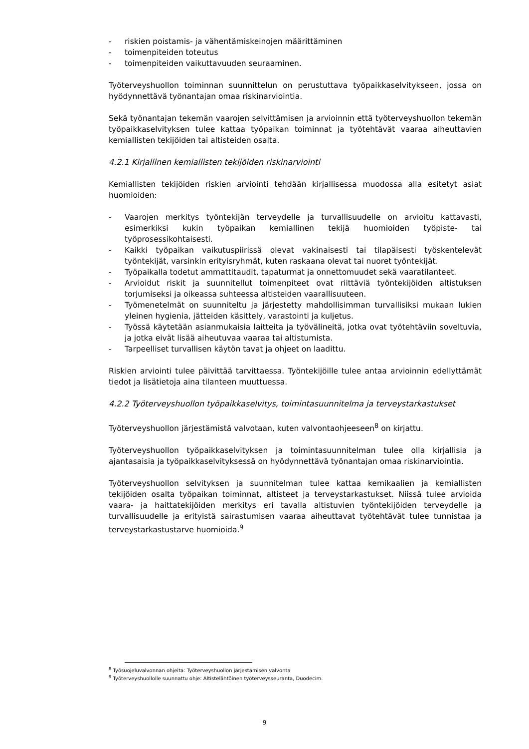- riskien poistamis- ja vähentämiskeinojen määrittäminen
- toimenpiteiden toteutus
- toimenpiteiden vaikuttavuuden seuraaminen.
Työterveyshuollon toiminnan suunnittelun on perustuttava työpaikkaselvitykseen, jossa on hyödynnettävä työnantajan omaa riskinarviointia.
Sekä työnantajan tekemän vaarojen selvittämisen ja arvioinnin että työterveyshuollon tekemän työpaikkaselvityksen tulee kattaa työpaikan toiminnat ja työtehtävät vaaraa aiheuttavien kemiallisten tekijöiden tai altisteiden osalta.
4.2.1 Kirjallinen kemiallisten tekijöiden riskinarviointi
Kemiallisten tekijöiden riskien arviointi tehdään kirjallisessa muodossa alla esitetyt asiat huomioiden:
- Vaarojen merkitys työntekijän terveydelle ja turvallisuudelle on arvioitu kattavasti, esimerkiksi kukin työpaikan kemiallinen tekijä huomioiden työpiste- tai työprosessikohtaisesti.
- Kaikki työpaikan vaikutuspiirissä olevat vakinaisesti tai tilapäisesti työskentelevät työntekijät, varsinkin erityisryhmät, kuten raskaana olevat tai nuoret työntekijät.
- Työpaikalla todetut ammattitaudit, tapaturmat ja onnettomuudet sekä vaaratilanteet.
- Arvioidut riskit ja suunnitellut toimenpiteet ovat riittäviä työntekijöiden altistuksen torjumiseksi ja oikeassa suhteessa altisteiden vaarallisuuteen.
- Työmenetelmät on suunniteltu ja järjestetty mahdollisimman turvallisiksi mukaan lukien yleinen hygienia, jätteiden käsittely, varastointi ja kuljetus.
- Työssä käytetään asianmukaisia laitteita ja työvälineitä, jotka ovat työtehtäviin soveltuvia, ja jotka eivät lisää aiheutuvaa vaaraa tai altistumista.
- Tarpeelliset turvallisen käytön tavat ja ohjeet on laadittu.
Riskien arviointi tulee päivittää tarvittaessa. Työntekijöille tulee antaa arvioinnin edellyttämät tiedot ja lisätietoja aina tilanteen muuttuessa.
4.2.2 Työterveyshuollon työpaikkaselvitys, toimintasuunnitelma ja terveystarkastukset
Työterveyshuollon järjestämistä valvotaan, kuten valvontaohjeeseen<sup>8</sup> on kirjattu.
Työterveyshuollon työpaikkaselvityksen ja toimintasuunnitelman tulee olla kirjallisia ja ajantasaisia ja työpaikkaselvityksessä on hyödynnettävä työnantajan omaa riskinarviointia.
Työterveyshuollon selvityksen ja suunnitelman tulee kattaa kemikaalien ja kemiallisten tekijöiden osalta työpaikan toiminnat, altisteet ja terveystarkastukset. Niissä tulee arvioida vaara- ja haittatekijöiden merkitys eri tavalla altistuvien työntekijöiden terveydelle ja turvallisuudelle ja erityistä sairastumisen vaaraa aiheuttavat työtehtävät tulee tunnistaa ja terveystarkastustarve huomioida.<sup>9</sup>
<sup>8</sup> Työsuojeluvalvonnan ohjeita: Työterveyshuollon järjestämisen valvonta
<sup>9</sup> Työterveyshuollolle suunnattu ohje: Altistelähtöinen työterveysseuranta, Duodecim.
9